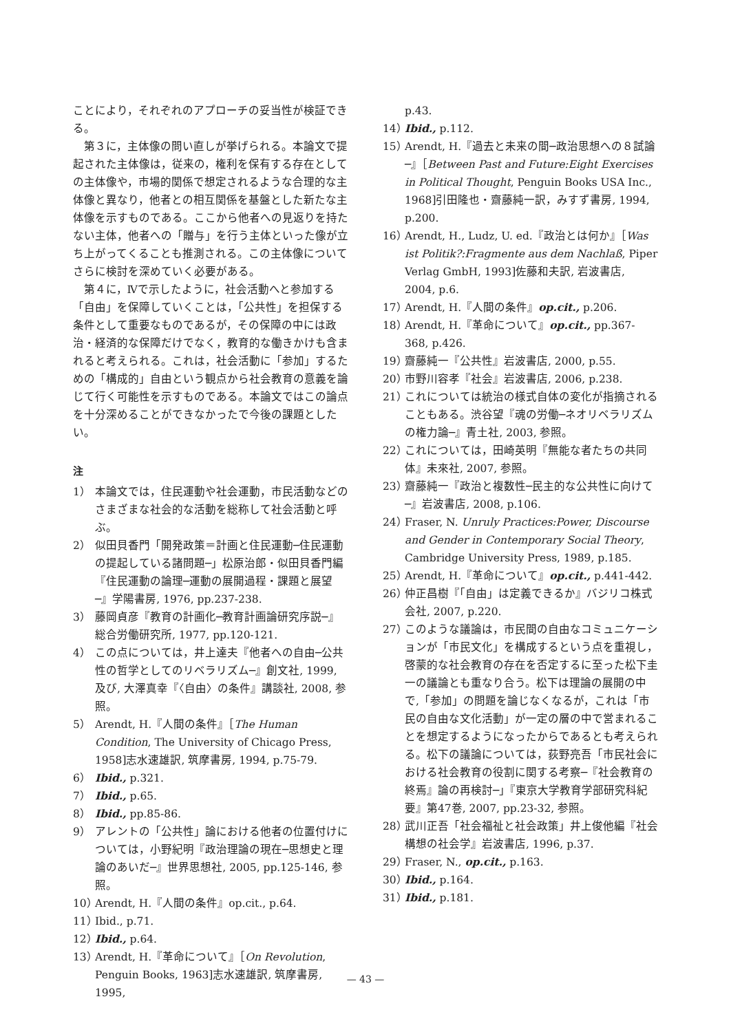ことにより，それぞれのアプローチの妥当性が検証できる。
第３に，主体像の問い直しが挙げられる。本論文で提起された主体像は，従来の，権利を保有する存在としての主体像や，市場的関係で想定されるような合理的な主体像と異なり，他者との相互関係を基盤とした新たな主体像を示すものである。ここから他者への見返りを持たない主体，他者への「贈与」を行う主体といった像が立ち上がってくることも推測される。この主体像についてさらに検討を深めていく必要がある。
第４に，Ⅳで示したように，社会活動へと参加する「自由」を保障していくことは，「公共性」を担保する条件として重要なものであるが，その保障の中には政治・経済的な保障だけでなく，教育的な働きかけも含まれると考えられる。これは，社会活動に「参加」するための「構成的」自由という観点から社会教育の意義を論じて行く可能性を示すものである。本論文ではこの論点を十分深めることができなかったで今後の課題としたい。
注
1） 本論文では，住民運動や社会運動，市民活動などのさまざまな社会的な活動を総称して社会活動と呼ぶ。
2） 似田貝香門「開発政策＝計画と住民運動─住民運動の提起している諸問題─」松原治郎・似田貝香門編『住民運動の論理─運動の展開過程・課題と展望─』学陽書房, 1976, pp.237-238.
3） 藤岡貞彦『教育の計画化─教育計画論研究序説─』総合労働研究所, 1977, pp.120-121.
4） この点については，井上達夫『他者への自由─公共性の哲学としてのリベラリズム─』創文社, 1999, 及び, 大澤真幸『〈自由〉の条件』講談社, 2008, 参照。
5） Arendt, H.『人間の条件』［The Human Condition, The University of Chicago Press, 1958]志水速雄訳, 筑摩書房, 1994, p.75-79.
6） Ibid., p.321.
7） Ibid., p.65.
8） Ibid., pp.85-86.
9） アレントの「公共性」論における他者の位置付けについては，小野紀明『政治理論の現在─思想史と理論のあいだ─』世界思想社, 2005, pp.125-146, 参照。
10） Arendt, H.『人間の条件』op.cit., p.64.
11） Ibid., p.71.
12） Ibid., p.64.
13） Arendt, H.『革命について』［On Revolution, Penguin Books, 1963]志水速雄訳, 筑摩書房, 1995,
p.43.
14） Ibid., p.112.
15） Arendt, H.『過去と未来の間─政治思想への８試論─』［Between Past and Future:Eight Exercises in Political Thought, Penguin Books USA Inc., 1968]引田隆也・齋藤純一訳，みすず書房, 1994, p.200.
16） Arendt, H., Ludz, U. ed.『政治とは何か』［Was ist Politik?:Fragmente aus dem Nachlaß, Piper Verlag GmbH, 1993]佐藤和夫訳, 岩波書店, 2004, p.6.
17） Arendt, H.『人間の条件』op.cit., p.206.
18） Arendt, H.『革命について』op.cit., pp.367-368, p.426.
19） 齋藤純一『公共性』岩波書店, 2000, p.55.
20） 市野川容孝『社会』岩波書店, 2006, p.238.
21） これについては統治の様式自体の変化が指摘されることもある。渋谷望『魂の労働─ネオリベラリズムの権力論─』青土社, 2003, 参照。
22） これについては，田崎英明『無能な者たちの共同体』未來社, 2007, 参照。
23） 齋藤純一『政治と複数性─民主的な公共性に向けて─』岩波書店, 2008, p.106.
24） Fraser, N. Unruly Practices:Power, Discourse and Gender in Contemporary Social Theory, Cambridge University Press, 1989, p.185.
25） Arendt, H.『革命について』op.cit., p.441-442.
26） 仲正昌樹『「自由」は定義できるか』バジリコ株式会社, 2007, p.220.
27） このような議論は，市民間の自由なコミュニケーションが「市民文化」を構成するという点を重視し，啓蒙的な社会教育の存在を否定するに至った松下圭一の議論とも重なり合う。松下は理論の展開の中で,「参加」の問題を論じなくなるが，これは「市民の自由な文化活動」が一定の層の中で営まれることを想定するようになったからであるとも考えられる。松下の議論については，荻野亮吾「市民社会における社会教育の役割に関する考察─『社会教育の終焉』論の再検討─」『東京大学教育学部研究科紀要』第47巻, 2007, pp.23-32, 参照。
28） 武川正吾「社会福祉と社会政策」井上俊他編『社会構想の社会学』岩波書店, 1996, p.37.
29） Fraser, N., op.cit., p.163.
30） Ibid., p.164.
31） Ibid., p.181.
— 43 —